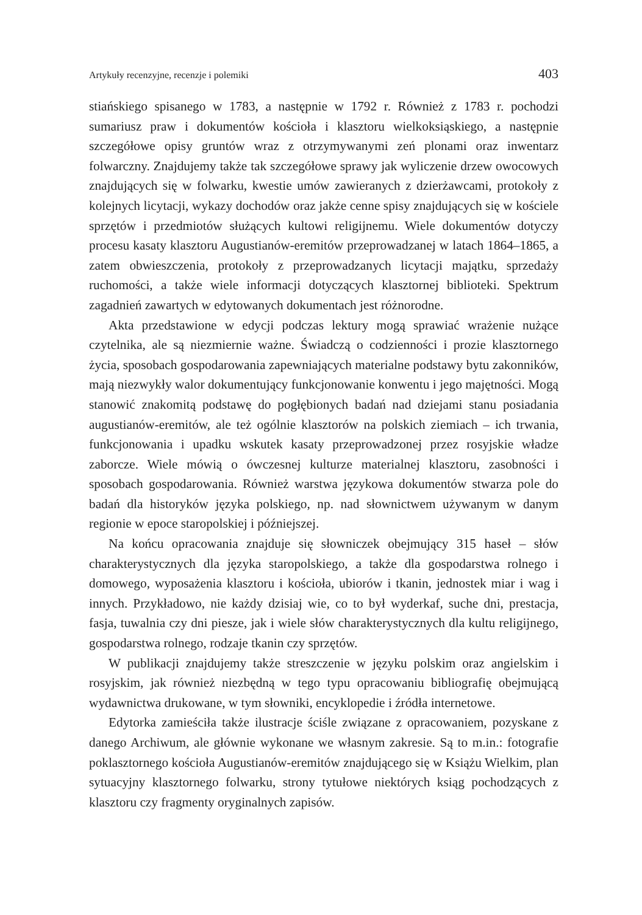Artykuły recenzyjne, recenzje i polemiki 403
stiańskiego spisanego w 1783, a następnie w 1792 r. Również z 1783 r. pochodzi sumariusz praw i dokumentów kościoła i klasztoru wielkoksiąskiego, a następnie szczegółowe opisy gruntów wraz z otrzymywanymi zeń plonami oraz inwentarz folwarczny. Znajdujemy także tak szczegółowe sprawy jak wyliczenie drzew owocowych znajdujących się w folwarku, kwestie umów zawieranych z dzierżawcami, protokoły z kolejnych licytacji, wykazy dochodów oraz jakże cenne spisy znajdujących się w kościele sprzętów i przedmiotów służących kultowi religijnemu. Wiele dokumentów dotyczy procesu kasaty klasztoru Augustianów-eremitów przeprowadzanej w latach 1864–1865, a zatem obwieszczenia, protokoły z przeprowadzanych licytacji majątku, sprzedaży ruchomości, a także wiele informacji dotyczących klasztornej biblioteki. Spektrum zagadnień zawartych w edytowanych dokumentach jest różnorodne.
Akta przedstawione w edycji podczas lektury mogą sprawiać wrażenie nużące czytelnika, ale są niezmiernie ważne. Świadczą o codzienności i prozie klasztornego życia, sposobach gospodarowania zapewniających materialne podstawy bytu zakonników, mają niezwykły walor dokumentujący funkcjonowanie konwentu i jego majętności. Mogą stanowić znakomitą podstawę do pogłębionych badań nad dziejami stanu posiadania augustianów-eremitów, ale też ogólnie klasztorów na polskich ziemiach – ich trwania, funkcjonowania i upadku wskutek kasaty przeprowadzonej przez rosyjskie władze zaborcze. Wiele mówią o ówczesnej kulturze materialnej klasztoru, zasobności i sposobach gospodarowania. Również warstwa językowa dokumentów stwarza pole do badań dla historyków języka polskiego, np. nad słownictwem używanym w danym regionie w epoce staropolskiej i późniejszej.
Na końcu opracowania znajduje się słowniczek obejmujący 315 haseł – słów charakterystycznych dla języka staropolskiego, a także dla gospodarstwa rolnego i domowego, wyposażenia klasztoru i kościoła, ubiorów i tkanin, jednostek miar i wag i innych. Przykładowo, nie każdy dzisiaj wie, co to był wyderkaf, suche dni, prestacja, fasja, tuwalnia czy dni piesze, jak i wiele słów charakterystycznych dla kultu religijnego, gospodarstwa rolnego, rodzaje tkanin czy sprzętów.
W publikacji znajdujemy także streszczenie w języku polskim oraz angielskim i rosyjskim, jak również niezbędną w tego typu opracowaniu bibliografię obejmującą wydawnictwa drukowane, w tym słowniki, encyklopedie i źródła internetowe.
Edytorka zamieściła także ilustracje ściśle związane z opracowaniem, pozyskane z danego Archiwum, ale głównie wykonane we własnym zakresie. Są to m.in.: fotografie poklasztornego kościoła Augustianów-eremitów znajdującego się w Książu Wielkim, plan sytuacyjny klasztornego folwarku, strony tytułowe niektórych ksiąg pochodzących z klasztoru czy fragmenty oryginalnych zapisów.